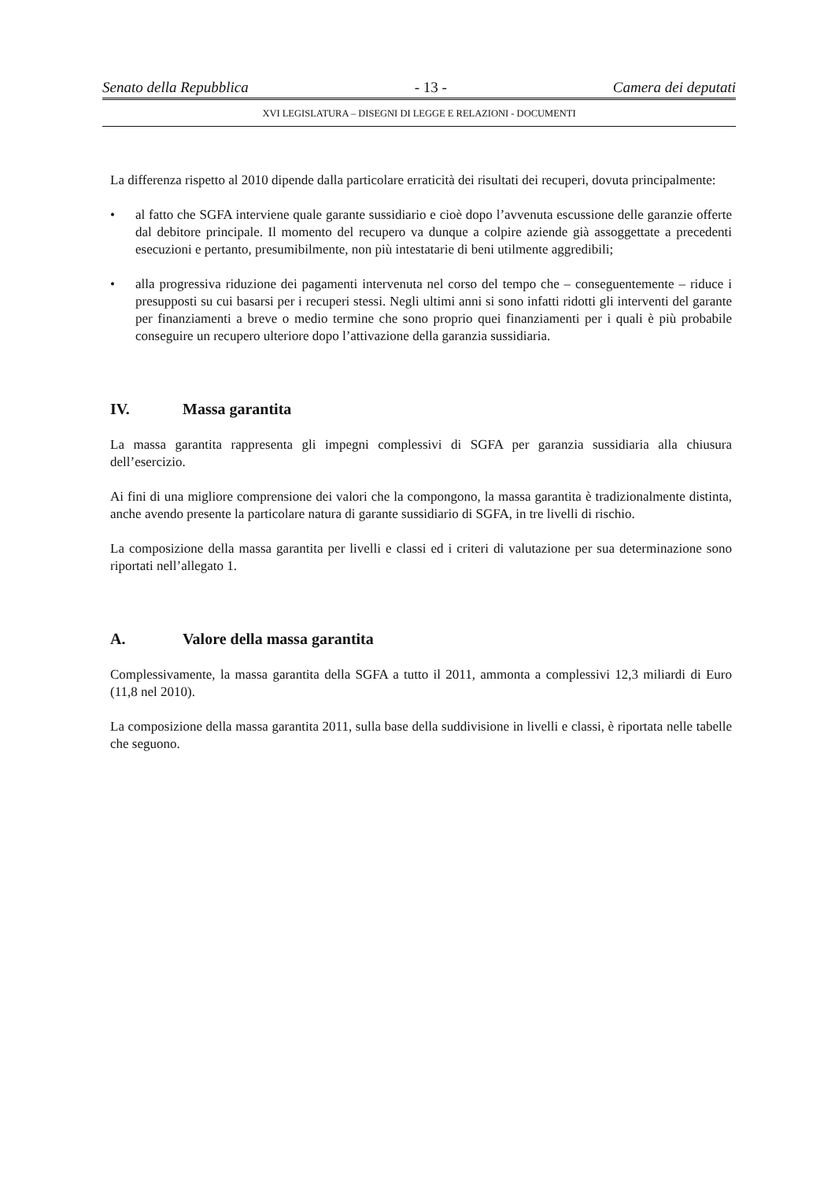Senato della Repubblica - 13 - Camera dei deputati
XVI LEGISLATURA – DISEGNI DI LEGGE E RELAZIONI - DOCUMENTI
La differenza rispetto al 2010 dipende dalla particolare erraticità dei risultati dei recuperi, dovuta principalmente:
• al fatto che SGFA interviene quale garante sussidiario e cioè dopo l’avvenuta escussione delle garanzie offerte dal debitore principale. Il momento del recupero va dunque a colpire aziende già assoggettate a precedenti esecuzioni e pertanto, presumibilmente, non più intestatarie di beni utilmente aggredibili;
• alla progressiva riduzione dei pagamenti intervenuta nel corso del tempo che – conseguentemente – riduce i presupposti su cui basarsi per i recuperi stessi. Negli ultimi anni si sono infatti ridotti gli interventi del garante per finanziamenti a breve o medio termine che sono proprio quei finanziamenti per i quali è più probabile conseguire un recupero ulteriore dopo l’attivazione della garanzia sussidiaria.
IV. Massa garantita
La massa garantita rappresenta gli impegni complessivi di SGFA per garanzia sussidiaria alla chiusura dell’esercizio.
Ai fini di una migliore comprensione dei valori che la compongono, la massa garantita è tradizionalmente distinta, anche avendo presente la particolare natura di garante sussidiario di SGFA, in tre livelli di rischio.
La composizione della massa garantita per livelli e classi ed i criteri di valutazione per sua determinazione sono riportati nell’allegato 1.
A. Valore della massa garantita
Complessivamente, la massa garantita della SGFA a tutto il 2011, ammonta a complessivi 12,3 miliardi di Euro (11,8 nel 2010).
La composizione della massa garantita 2011, sulla base della suddivisione in livelli e classi, è riportata nelle tabelle che seguono.